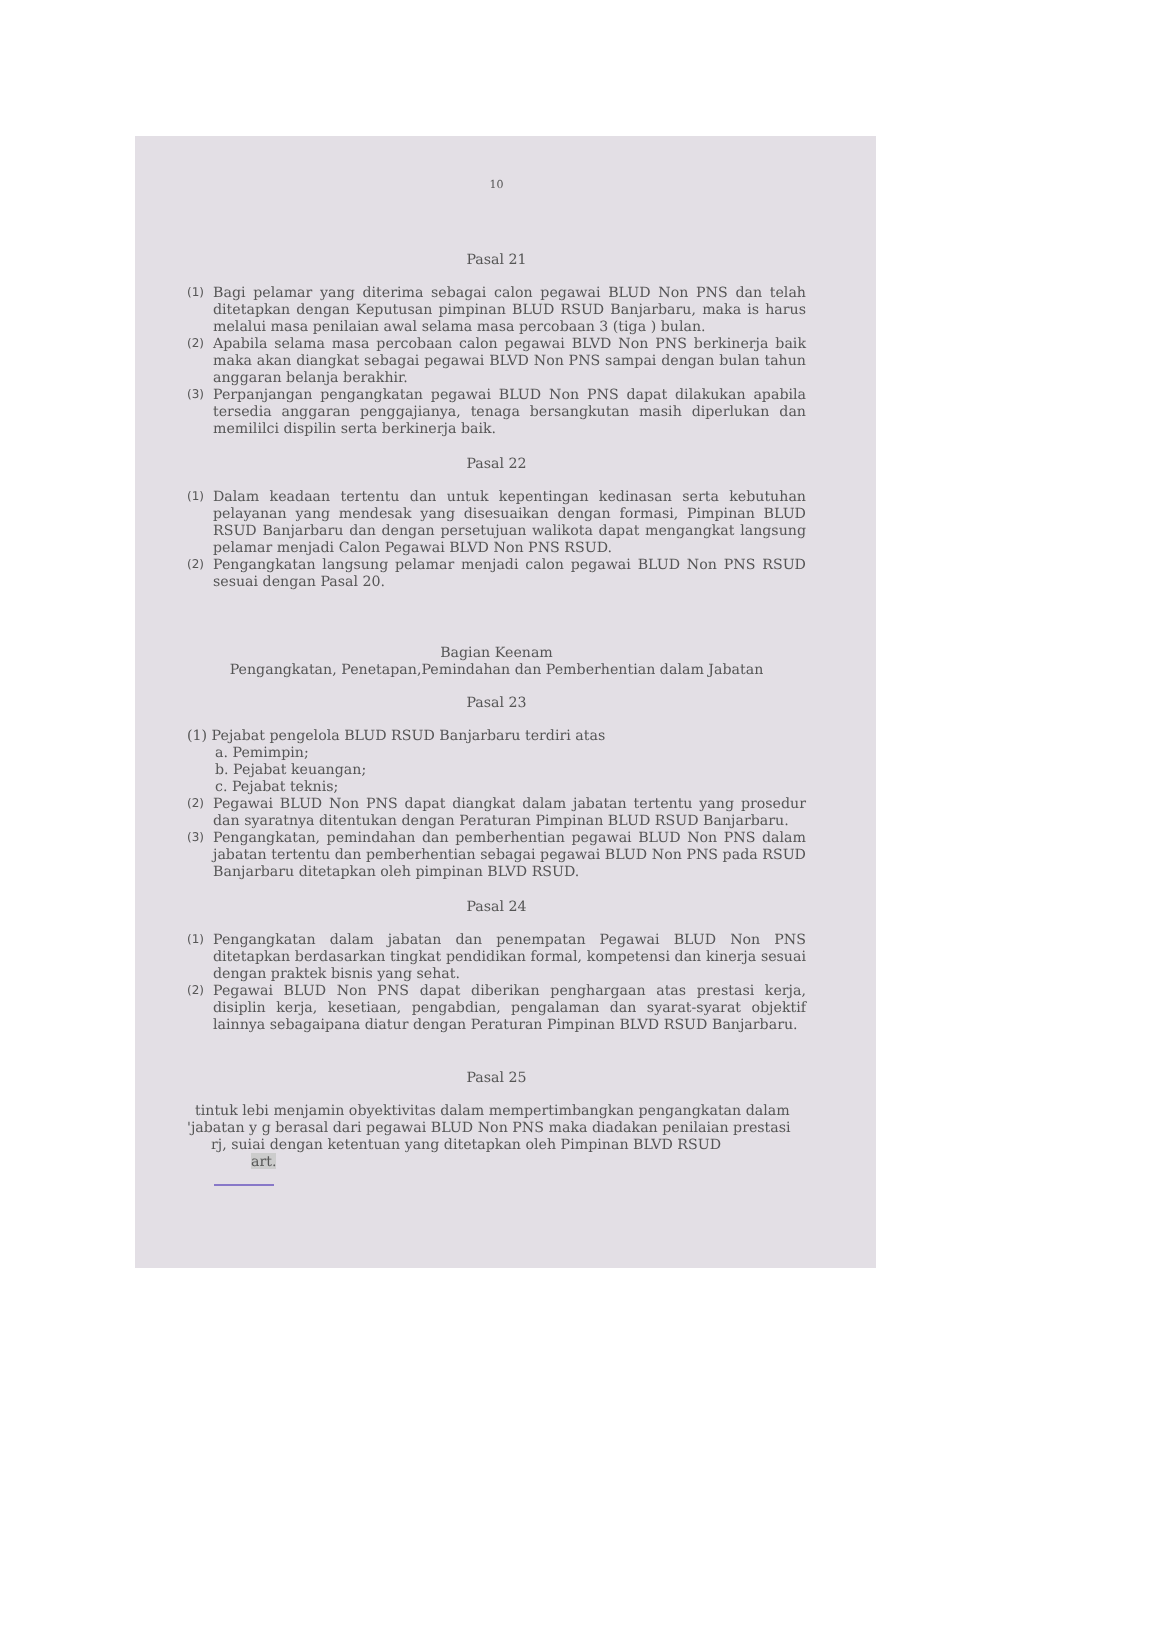10
Pasal 21
(1) Bagi pelamar yang diterima sebagai calon pegawai BLUD Non PNS dan telah ditetapkan dengan Keputusan pimpinan BLUD RSUD Banjarbaru, maka is harus melalui masa penilaian awal selama masa percobaan 3 (tiga ) bulan.
(2) Apabila selama masa percobaan calon pegawai BLVD Non PNS berkinerja baik maka akan diangkat sebagai pegawai BLVD Non PNS sampai dengan bulan tahun anggaran belanja berakhir.
(3) Perpanjangan pengangkatan pegawai BLUD Non PNS dapat dilakukan apabila tersedia anggaran penggajianya, tenaga bersangkutan masih diperlukan dan memililci dispilin serta berkinerja baik.
Pasal 22
(1) Dalam keadaan tertentu dan untuk kepentingan kedinasan serta kebutuhan pelayanan yang mendesak yang disesuaikan dengan formasi, Pimpinan BLUD RSUD Banjarbaru dan dengan persetujuan walikota dapat mengangkat langsung pelamar menjadi Calon Pegawai BLVD Non PNS RSUD.
(2) Pengangkatan langsung pelamar menjadi calon pegawai BLUD Non PNS RSUD sesuai dengan Pasal 20.
Bagian Keenam
Pengangkatan, Penetapan,Pemindahan dan Pemberhentian dalam Jabatan
Pasal 23
(1) Pejabat pengelola BLUD RSUD Banjarbaru terdiri atas
a. Pemimpin;
b. Pejabat keuangan;
c. Pejabat teknis;
(2) Pegawai BLUD Non PNS dapat diangkat dalam jabatan tertentu yang prosedur dan syaratnya ditentukan dengan Peraturan Pimpinan BLUD RSUD Banjarbaru.
(3) Pengangkatan, pemindahan dan pemberhentian pegawai BLUD Non PNS dalam jabatan tertentu dan pemberhentian sebagai pegawai BLUD Non PNS pada RSUD Banjarbaru ditetapkan oleh pimpinan BLVD RSUD.
Pasal 24
(1) Pengangkatan dalam jabatan dan penempatan Pegawai BLUD Non PNS ditetapkan berdasarkan tingkat pendidikan formal, kompetensi dan kinerja sesuai dengan praktek bisnis yang sehat.
(2) Pegawai BLUD Non PNS dapat diberikan penghargaan atas prestasi kerja, disiplin kerja, kesetiaan, pengabdian, pengalaman dan syarat-syarat objektif lainnya sebagaipana diatur dengan Peraturan Pimpinan BLVD RSUD Banjarbaru.
Pasal 25
tintuk lebi menjamin obyektivitas dalam mempertimbangkan pengangkatan dalam
'jabatan y g berasal dari pegawai BLUD Non PNS maka diadakan penilaian prestasi
rj, suiai dengan ketentuan yang ditetapkan oleh Pimpinan BLVD RSUD
art.